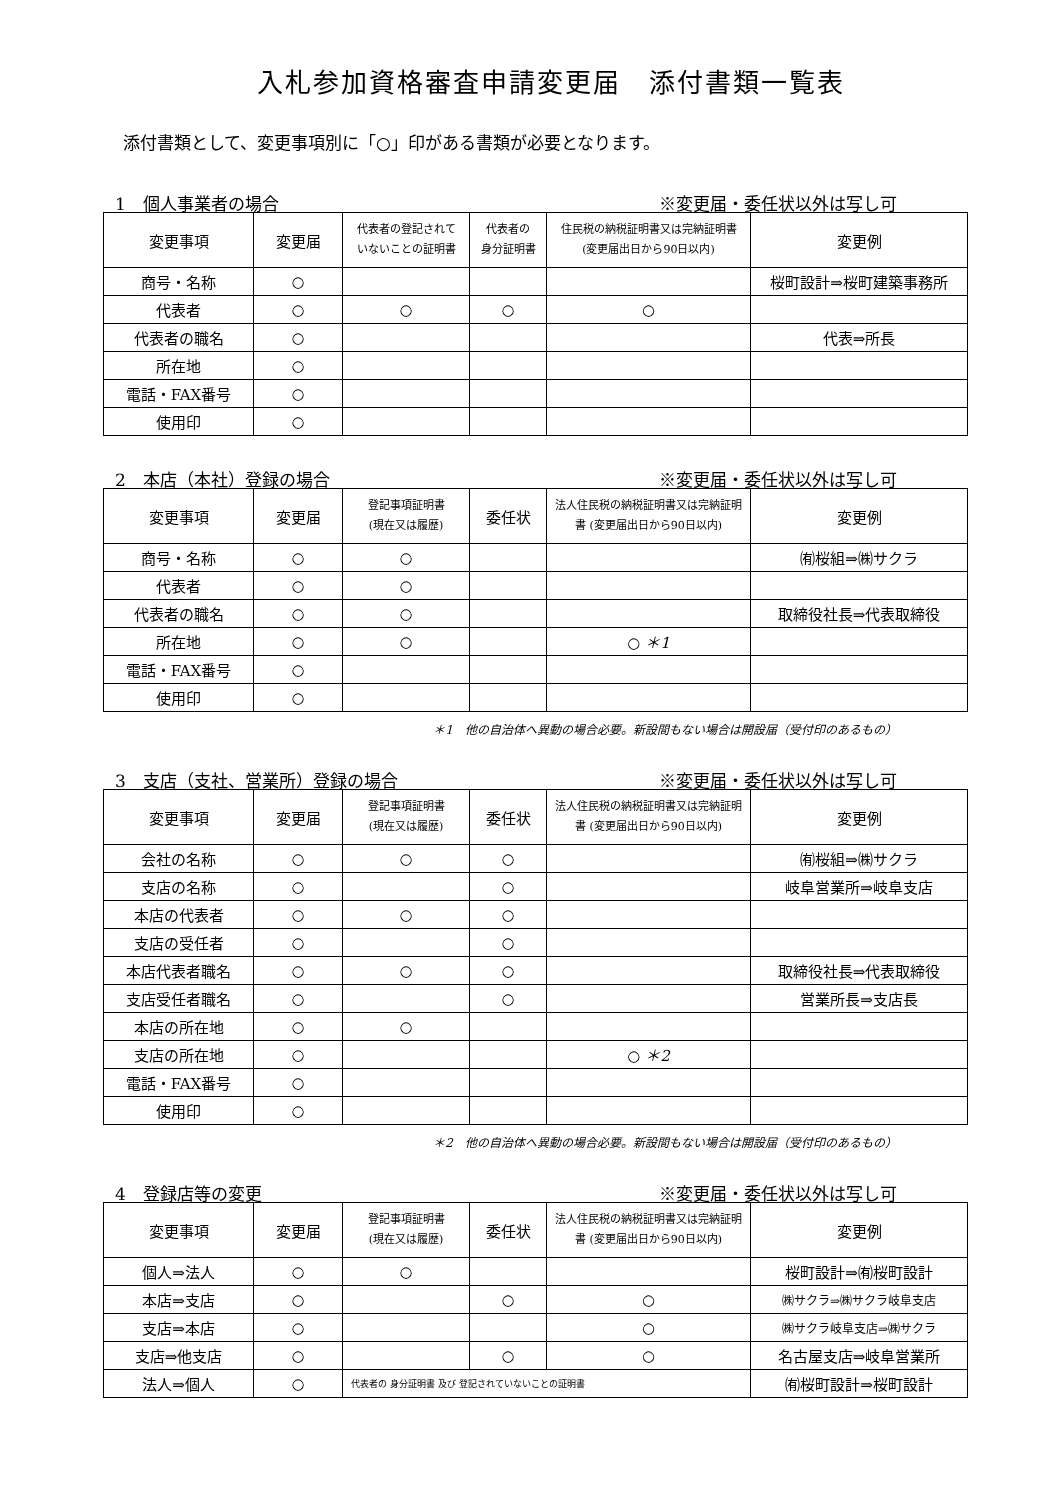入札参加資格審査申請変更届　添付書類一覧表
添付書類として、変更事項別に「○」印がある書類が必要となります。
1　個人事業者の場合 ※変更届・委任状以外は写し可
| 変更事項 | 変更届 | 代表者の登記されて いないことの証明書 | 代表者の 身分証明書 | 住民税の納税証明書又は完納証明書 (変更届出日から90日以内) | 変更例 |
| --- | --- | --- | --- | --- | --- |
| 商号・名称 | ○ | | | | 桜町設計⇒桜町建築事務所 |
| 代表者 | ○ | ○ | ○ | ○ | |
| 代表者の職名 | ○ | | | | 代表⇒所長 |
| 所在地 | ○ | | | | |
| 電話・FAX番号 | ○ | | | | |
| 使用印 | ○ | | | | |
2　本店（本社）登録の場合 ※変更届・委任状以外は写し可
| 変更事項 | 変更届 | 登記事項証明書 (現在又は履歴) | 委任状 | 法人住民税の納税証明書又は完納証明 書 (変更届出日から90日以内) | 変更例 |
| --- | --- | --- | --- | --- | --- |
| 商号・名称 | ○ | ○ | | | ㈲桜組⇒㈱サクラ |
| 代表者 | ○ | ○ | | | |
| 代表者の職名 | ○ | ○ | | | 取締役社長⇒代表取締役 |
| 所在地 | ○ | ○ | | ○ ＊1 | |
| 電話・FAX番号 | ○ | | | | |
| 使用印 | ○ | | | | |
＊1　他の自治体へ異動の場合必要。新設間もない場合は開設届（受付印のあるもの）
3　支店（支社、営業所）登録の場合 ※変更届・委任状以外は写し可
| 変更事項 | 変更届 | 登記事項証明書 (現在又は履歴) | 委任状 | 法人住民税の納税証明書又は完納証明 書 (変更届出日から90日以内) | 変更例 |
| --- | --- | --- | --- | --- | --- |
| 会社の名称 | ○ | ○ | ○ | | ㈲桜組⇒㈱サクラ |
| 支店の名称 | ○ | | ○ | | 岐阜営業所⇒岐阜支店 |
| 本店の代表者 | ○ | ○ | ○ | | |
| 支店の受任者 | ○ | | ○ | | |
| 本店代表者職名 | ○ | ○ | ○ | | 取締役社長⇒代表取締役 |
| 支店受任者職名 | ○ | | ○ | | 営業所長⇒支店長 |
| 本店の所在地 | ○ | ○ | | | |
| 支店の所在地 | ○ | | | ○ ＊2 | |
| 電話・FAX番号 | ○ | | | | |
| 使用印 | ○ | | | | |
＊2　他の自治体へ異動の場合必要。新設間もない場合は開設届（受付印のあるもの）
4　登録店等の変更 ※変更届・委任状以外は写し可
| 変更事項 | 変更届 | 登記事項証明書 (現在又は履歴) | 委任状 | 法人住民税の納税証明書又は完納証明 書 (変更届出日から90日以内) | 変更例 |
| --- | --- | --- | --- | --- | --- |
| 個人⇒法人 | ○ | ○ | | | 桜町設計⇒㈲桜町設計 |
| 本店⇒支店 | ○ | | ○ | ○ | ㈱サクラ⇒㈱サクラ岐阜支店 |
| 支店⇒本店 | ○ | | | ○ | ㈱サクラ岐阜支店⇒㈱サクラ |
| 支店⇒他支店 | ○ | | ○ | ○ | 名古屋支店⇒岐阜営業所 |
| 法人⇒個人 | ○ | 代表者の 身分証明書 及び 登記されていないことの証明書 | | | ㈲桜町設計⇒桜町設計 |